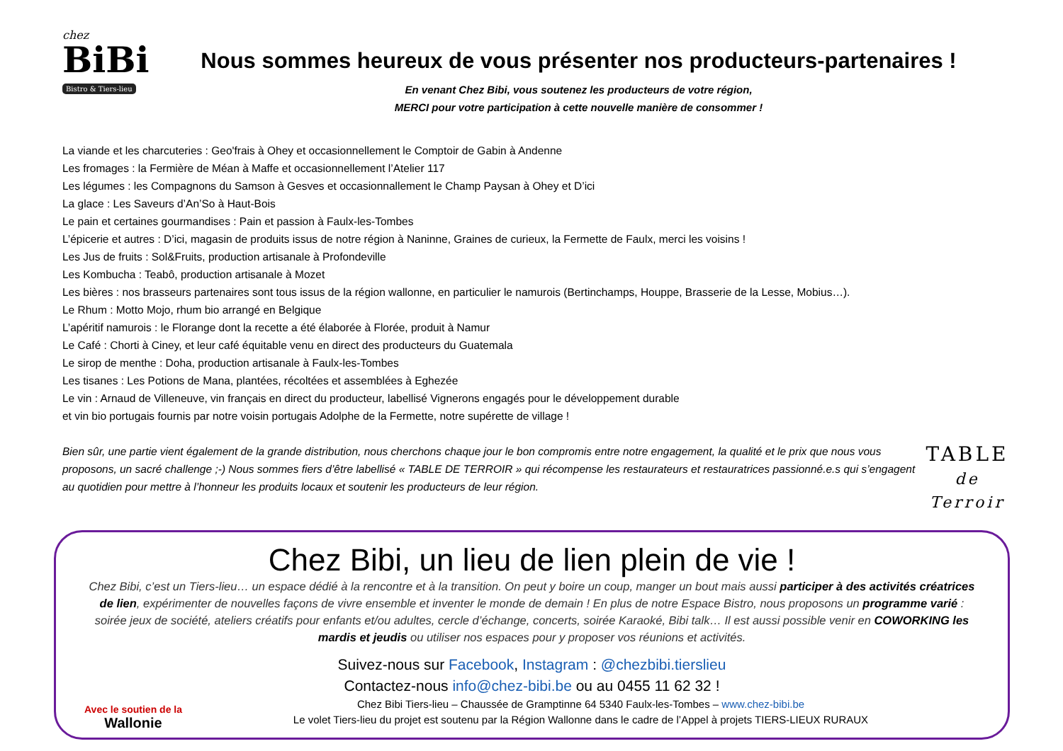chez
BiBi
Bistro & Tiers-lieu
Nous sommes heureux de vous présenter nos producteurs-partenaires !
En venant Chez Bibi, vous soutenez les producteurs de votre région,
MERCI pour votre participation à cette nouvelle manière de consommer !
La viande et les charcuteries : Geo'frais à Ohey et occasionnellement le Comptoir de Gabin à Andenne
Les fromages : la Fermière de Méan à Maffe et occasionnellement l’Atelier 117
Les légumes : les Compagnons du Samson à Gesves et occasionnallement le Champ Paysan à Ohey et D’ici
La glace : Les Saveurs d’An’So à Haut-Bois
Le pain et certaines gourmandises : Pain et passion à Faulx-les-Tombes
L’épicerie et autres : D’ici, magasin de produits issus de notre région à Naninne, Graines de curieux, la Fermette de Faulx, merci les voisins !
Les Jus de fruits : Sol&Fruits, production artisanale à Profondeville
Les Kombucha : Teabô, production artisanale à Mozet
Les bières : nos brasseurs partenaires sont tous issus de la région wallonne, en particulier le namurois (Bertinchamps, Houppe, Brasserie de la Lesse, Mobius…).
Le Rhum : Motto Mojo, rhum bio arrangé en Belgique
L’apéritif namurois : le Florange dont la recette a été élaborée à Florée, produit à Namur
Le Café : Chorti à Ciney, et leur café équitable venu en direct des producteurs du Guatemala
Le sirop de menthe : Doha, production artisanale à Faulx-les-Tombes
Les tisanes : Les Potions de Mana, plantées, récoltées et assemblées à Eghezée
Le vin : Arnaud de Villeneuve, vin français en direct du producteur, labellisé Vignerons engagés pour le développement durable
et vin bio portugais fournis par notre voisin portugais Adolphe de la Fermette, notre supérette de village !
Bien sûr, une partie vient également de la grande distribution, nous cherchons chaque jour le bon compromis entre notre engagement, la qualité et le prix que nous vous proposons, un sacré challenge ;-) Nous sommes fiers d’être labellisé « TABLE DE TERROIR » qui récompense les restaurateurs et restauratrices passionné.e.s qui s’engagent au quotidien pour mettre à l’honneur les produits locaux et soutenir les producteurs de leur région.
TABLE
de Terroir
Chez Bibi, un lieu de lien plein de vie !
Chez Bibi, c’est un Tiers-lieu… un espace dédié à la rencontre et à la transition. On peut y boire un coup, manger un bout mais aussi participer à des activités créatrices de lien, expérimenter de nouvelles façons de vivre ensemble et inventer le monde de demain ! En plus de notre Espace Bistro, nous proposons un programme varié : soirée jeux de société, ateliers créatifs pour enfants et/ou adultes, cercle d’échange, concerts, soirée Karaoké, Bibi talk… Il est aussi possible venir en COWORKING les mardis et jeudis ou utiliser nos espaces pour y proposer vos réunions et activités.
Suivez-nous sur Facebook, Instagram : @chezbibi.tierslieu
Contactez-nous info@chez-bibi.be ou au 0455 11 62 32 !
Avec le soutien de la
Wallonie
Chez Bibi Tiers-lieu – Chaussée de Gramptinne 64 5340 Faulx-les-Tombes – www.chez-bibi.be
Le volet Tiers-lieu du projet est soutenu par la Région Wallonne dans le cadre de l’Appel à projets TIERS-LIEUX RURAUX